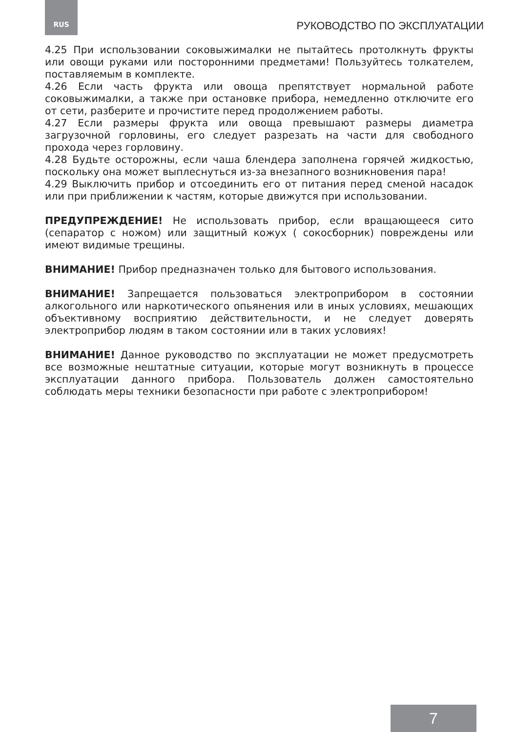RUS РУКОВОДСТВО ПО ЭКСПЛУАТАЦИИ
4.25 При использовании соковыжималки не пытайтесь протолкнуть фрукты или овощи руками или посторонними предметами! Пользуйтесь толкателем, поставляемым в комплекте.
4.26 Если часть фрукта или овоща препятствует нормальной работе соковыжималки, а также при остановке прибора, немедленно отключите его от сети, разберите и прочистите перед продолжением работы.
4.27 Если размеры фрукта или овоща превышают размеры диаметра загрузочной горловины, его следует разрезать на части для свободного прохода через горловину.
4.28 Будьте осторожны, если чаша блендера заполнена горячей жидкостью, поскольку она может выплеснуться из-за внезапного возникновения пара!
4.29 Выключить прибор и отсоединить его от питания перед сменой насадок или при приближении к частям, которые движутся при использовании.
ПРЕДУПРЕЖДЕНИЕ! Не использовать прибор, если вращающееся сито (сепаратор с ножом) или защитный кожух ( сокосборник) повреждены или имеют видимые трещины.
ВНИМАНИЕ! Прибор предназначен только для бытового использования.
ВНИМАНИЕ! Запрещается пользоваться электроприбором в состоянии алкогольного или наркотического опьянения или в иных условиях, мешающих объективному восприятию действительности, и не следует доверять электроприбор людям в таком состоянии или в таких условиях!
ВНИМАНИЕ! Данное руководство по эксплуатации не может предусмотреть все возможные нештатные ситуации, которые могут возникнуть в процессе эксплуатации данного прибора. Пользователь должен самостоятельно соблюдать меры техники безопасности при работе с электроприбором!
7